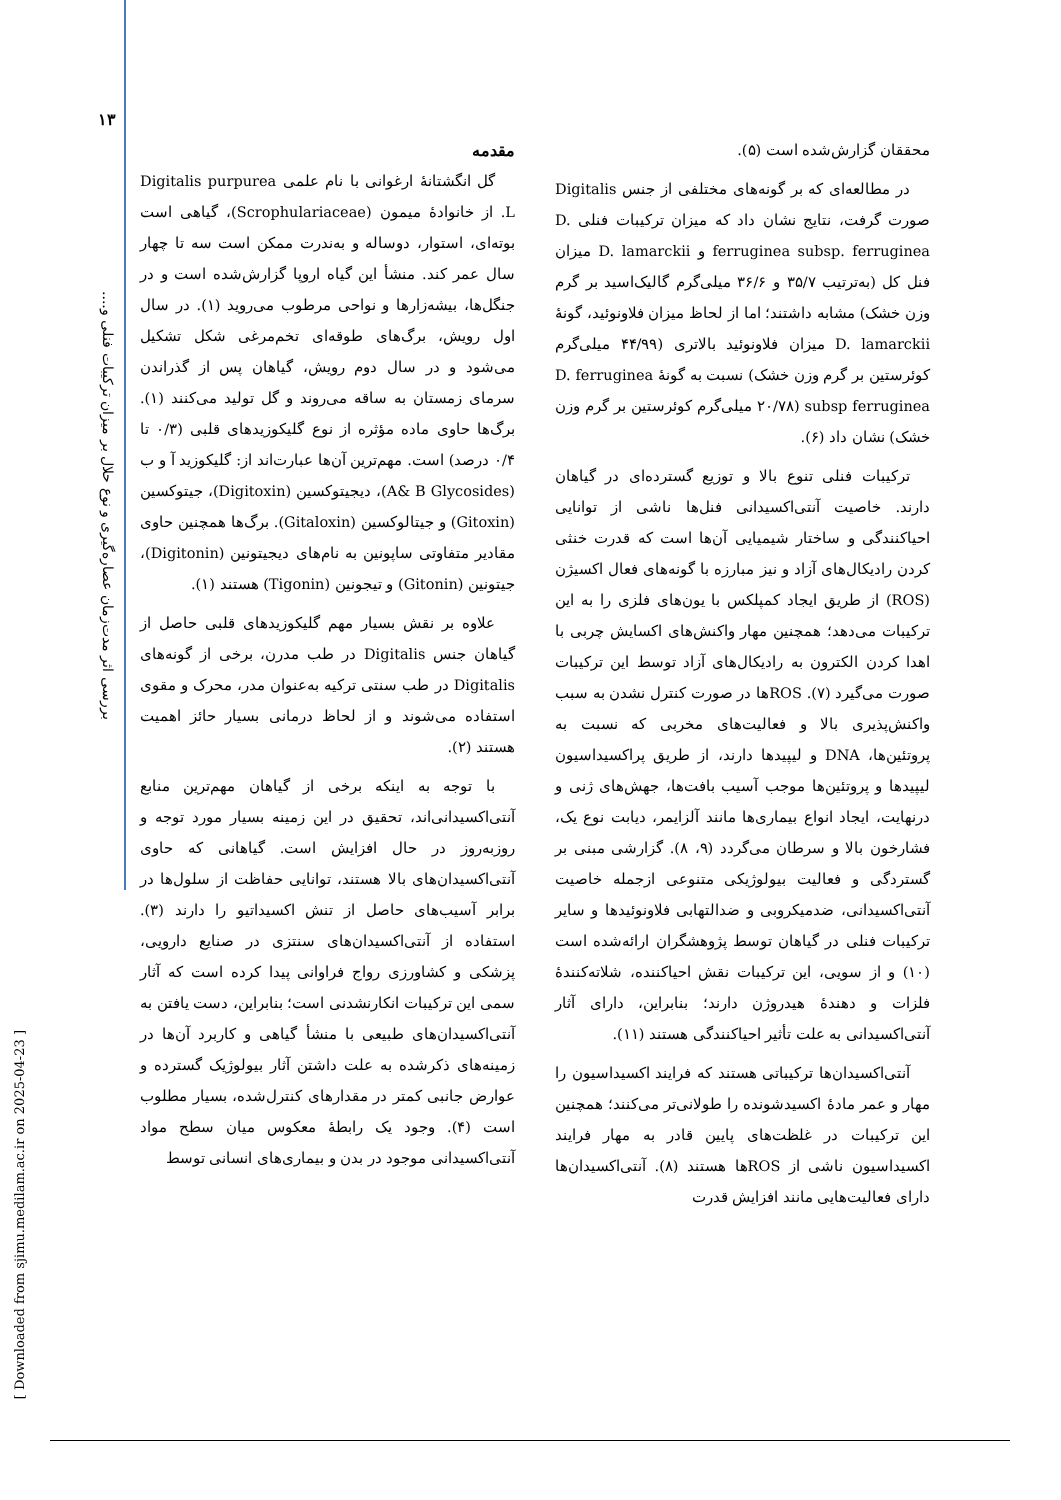۱۳
بررسی اثر مدت‌زمان عصاره‌گیری و نوع حلال بر میزان ترکیبات فنلی و....
[ Downloaded from sjimu.medilam.ac.ir on 2025-04-23 ]
مقدمه
گل انگشتانهٔ ارغوانی با نام علمی Digitalis purpurea L. از خانوادهٔ میمون (Scrophulariaceae)، گیاهی است بوته‌ای، استوار، دوساله و به‌ندرت ممکن است سه تا چهار سال عمر کند. منشأ این گیاه اروپا گزارش‌شده است و در جنگل‌ها، بیشه‌زارها و نواحی مرطوب می‌روید (۱). در سال اول رویش، برگ‌های طوقه‌ای تخم‌مرغی شکل تشکیل می‌شود و در سال دوم رویش، گیاهان پس از گذراندن سرمای زمستان به ساقه می‌روند و گل تولید می‌کنند (۱). برگ‌ها حاوی ماده مؤثره از نوع گلیکوزیدهای قلبی (۰/۳ تا ۰/۴ درصد) است. مهم‌ترین آن‌ها عبارت‌اند از: گلیکوزید آ و ب (A& B Glycosides)، دیجیتوکسین (Digitoxin)، جیتوکسین (Gitoxin) و جیتالوکسین (Gitaloxin). برگ‌ها همچنین حاوی مقادیر متفاوتی ساپونین به نام‌های دیجیتونین (Digitonin)، جیتونین (Gitonin) و تیجونین (Tigonin) هستند (۱).
علاوه بر نقش بسیار مهم گلیکوزیدهای قلبی حاصل از گیاهان جنس Digitalis در طب مدرن، برخی از گونه‌های Digitalis در طب سنتی ترکیه به‌عنوان مدر، محرک و مقوی استفاده می‌شوند و از لحاظ درمانی بسیار حائز اهمیت هستند (۲).
با توجه به اینکه برخی از گیاهان مهم‌ترین منابع آنتی‌اکسیدانی‌اند، تحقیق در این زمینه بسیار مورد توجه و روزبه‌روز در حال افزایش است. گیاهانی که حاوی آنتی‌اکسیدان‌های بالا هستند، توانایی حفاظت از سلول‌ها در برابر آسیب‌های حاصل از تنش اکسیداتیو را دارند (۳). استفاده از آنتی‌اکسیدان‌های سنتزی در صنایع دارویی، پزشکی و کشاورزی رواج فراوانی پیدا کرده است که آثار سمی این ترکیبات انکارنشدنی است؛ بنابراین، دست یافتن به آنتی‌اکسیدان‌های طبیعی با منشأ گیاهی و کاربرد آن‌ها در زمینه‌های ذکرشده به علت داشتن آثار بیولوژیک گسترده و عوارض جانبی کمتر در مقدارهای کنترل‌شده، بسیار مطلوب است (۴). وجود یک رابطهٔ معکوس میان سطح مواد آنتی‌اکسیدانی موجود در بدن و بیماری‌های انسانی توسط
محققان گزارش‌شده است (۵).
در مطالعه‌ای که بر گونه‌های مختلفی از جنس Digitalis صورت گرفت، نتایج نشان داد که میزان ترکیبات فنلی D. ferruginea subsp. ferruginea و D. lamarckii میزان فنل کل (به‌ترتیب ۳۵/۷ و ۳۶/۶ میلی‌گرم گالیک‌اسید بر گرم وزن خشک) مشابه داشتند؛ اما از لحاظ میزان فلاونوئید، گونهٔ D. lamarckii میزان فلاونوئید بالاتری (۴۴/۹۹ میلی‌گرم کوئرستین بر گرم وزن خشک) نسبت به گونهٔ D. ferruginea subsp ferruginea (۲۰/۷۸ میلی‌گرم کوئرستین بر گرم وزن خشک) نشان داد (۶).
ترکیبات فنلی تنوع بالا و توزیع گسترده‌ای در گیاهان دارند. خاصیت آنتی‌اکسیدانی فنل‌ها ناشی از توانایی احیاکنندگی و ساختار شیمیایی آن‌ها است که قدرت خنثی کردن رادیکال‌های آزاد و نیز مبارزه با گونه‌های فعال اکسیژن (ROS) از طریق ایجاد کمپلکس با یون‌های فلزی را به این ترکیبات می‌دهد؛ همچنین مهار واکنش‌های اکسایش چربی با اهدا کردن الکترون به رادیکال‌های آزاد توسط این ترکیبات صورت می‌گیرد (۷). ROSها در صورت کنترل نشدن به سبب واکنش‌پذیری بالا و فعالیت‌های مخربی که نسبت به پروتئین‌ها، DNA و لیپیدها دارند، از طریق پراکسیداسیون لیپیدها و پروتئین‌ها موجب آسیب بافت‌ها، جهش‌های ژنی و درنهایت، ایجاد انواع بیماری‌ها مانند آلزایمر، دیابت نوع یک، فشارخون بالا و سرطان می‌گردد (۹، ۸). گزارشی مبنی بر گستردگی و فعالیت بیولوژیکی متنوعی ازجمله خاصیت آنتی‌اکسیدانی، ضدمیکروبی و ضدالتهابی فلاونوئیدها و سایر ترکیبات فنلی در گیاهان توسط پژوهشگران ارائه‌شده است (۱۰) و از سویی، این ترکیبات نقش احیاکننده، شلاته‌کنندهٔ فلزات و دهندهٔ هیدروژن دارند؛ بنابراین، دارای آثار آنتی‌اکسیدانی به علت تأثیر احیاکنندگی هستند (۱۱).
آنتی‌اکسیدان‌ها ترکیباتی هستند که فرایند اکسیداسیون را مهار و عمر مادهٔ اکسیدشونده را طولانی‌تر می‌کنند؛ همچنین این ترکیبات در غلظت‌های پایین قادر به مهار فرایند اکسیداسیون ناشی از ROSها هستند (۸). آنتی‌اکسیدان‌ها دارای فعالیت‌هایی مانند افزایش قدرت